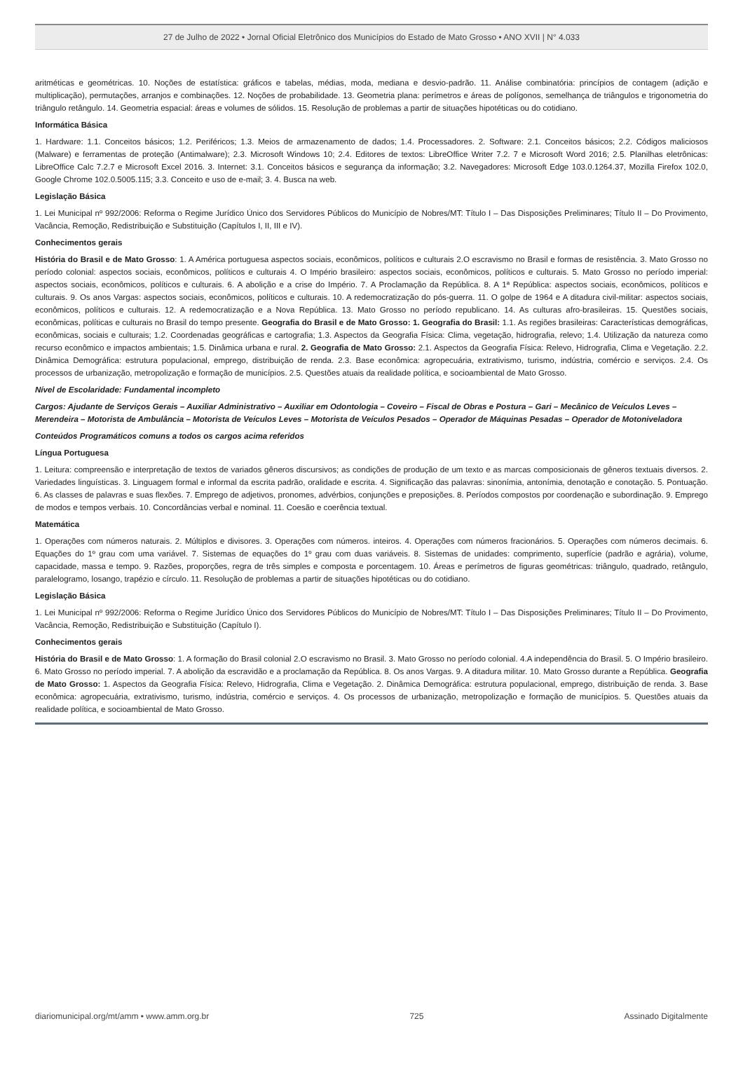27 de Julho de 2022 • Jornal Oficial Eletrônico dos Municípios do Estado de Mato Grosso • ANO XVII | N° 4.033
aritméticas e geométricas. 10. Noções de estatística: gráficos e tabelas, médias, moda, mediana e desvio-padrão. 11. Análise combinatória: princípios de contagem (adição e multiplicação), permutações, arranjos e combinações. 12. Noções de probabilidade. 13. Geometria plana: perímetros e áreas de polígonos, semelhança de triângulos e trigonometria do triângulo retângulo. 14. Geometria espacial: áreas e volumes de sólidos. 15. Resolução de problemas a partir de situações hipotéticas ou do cotidiano.
Informática Básica
1. Hardware: 1.1. Conceitos básicos; 1.2. Periféricos; 1.3. Meios de armazenamento de dados; 1.4. Processadores. 2. Software: 2.1. Conceitos básicos; 2.2. Códigos maliciosos (Malware) e ferramentas de proteção (Antimalware); 2.3. Microsoft Windows 10; 2.4. Editores de textos: LibreOffice Writer 7.2. 7 e Microsoft Word 2016; 2.5. Planilhas eletrônicas: LibreOffice Calc 7.2.7 e Microsoft Excel 2016. 3. Internet: 3.1. Conceitos básicos e segurança da informação; 3.2. Navegadores: Microsoft Edge 103.0.1264.37, Mozilla Firefox 102.0, Google Chrome 102.0.5005.115; 3.3. Conceito e uso de e-mail; 3. 4. Busca na web.
Legislação Básica
1. Lei Municipal nº 992/2006: Reforma o Regime Jurídico Único dos Servidores Públicos do Município de Nobres/MT: Título I – Das Disposições Preliminares; Título II – Do Provimento, Vacância, Remoção, Redistribuição e Substituição (Capítulos I, II, III e IV).
Conhecimentos gerais
História do Brasil e de Mato Grosso: 1. A América portuguesa aspectos sociais, econômicos, políticos e culturais 2.O escravismo no Brasil e formas de resistência. 3. Mato Grosso no período colonial: aspectos sociais, econômicos, políticos e culturais 4. O Império brasileiro: aspectos sociais, econômicos, políticos e culturais. 5. Mato Grosso no período imperial: aspectos sociais, econômicos, políticos e culturais. 6. A abolição e a crise do Império. 7. A Proclamação da República. 8. A 1ª República: aspectos sociais, econômicos, políticos e culturais. 9. Os anos Vargas: aspectos sociais, econômicos, políticos e culturais. 10. A redemocratização do pós-guerra. 11. O golpe de 1964 e A ditadura civil-militar: aspectos sociais, econômicos, políticos e culturais. 12. A redemocratização e a Nova República. 13. Mato Grosso no período republicano. 14. As culturas afro-brasileiras. 15. Questões sociais, econômicas, políticas e culturais no Brasil do tempo presente. Geografia do Brasil e de Mato Grosso: 1. Geografia do Brasil: 1.1. As regiões brasileiras: Características demográficas, econômicas, sociais e culturais; 1.2. Coordenadas geográficas e cartografia; 1.3. Aspectos da Geografia Física: Clima, vegetação, hidrografia, relevo; 1.4. Utilização da natureza como recurso econômico e impactos ambientais; 1.5. Dinâmica urbana e rural. 2. Geografia de Mato Grosso: 2.1. Aspectos da Geografia Física: Relevo, Hidrografia, Clima e Vegetação. 2.2. Dinâmica Demográfica: estrutura populacional, emprego, distribuição de renda. 2.3. Base econômica: agropecuária, extrativismo, turismo, indústria, comércio e serviços. 2.4. Os processos de urbanização, metropolização e formação de municípios. 2.5. Questões atuais da realidade política, e socioambiental de Mato Grosso.
Nível de Escolaridade: Fundamental incompleto
Cargos: Ajudante de Serviços Gerais – Auxiliar Administrativo – Auxiliar em Odontologia – Coveiro – Fiscal de Obras e Postura – Gari – Mecânico de Veículos Leves – Merendeira – Motorista de Ambulância – Motorista de Veículos Leves – Motorista de Veículos Pesados – Operador de Máquinas Pesadas – Operador de Motoniveladora
Conteúdos Programáticos comuns a todos os cargos acima referidos
Língua Portuguesa
1. Leitura: compreensão e interpretação de textos de variados gêneros discursivos; as condições de produção de um texto e as marcas composicionais de gêneros textuais diversos. 2. Variedades linguísticas. 3. Linguagem formal e informal da escrita padrão, oralidade e escrita. 4. Significação das palavras: sinonímia, antonímia, denotação e conotação. 5. Pontuação. 6. As classes de palavras e suas flexões. 7. Emprego de adjetivos, pronomes, advérbios, conjunções e preposições. 8. Períodos compostos por coordenação e subordinação. 9. Emprego de modos e tempos verbais. 10. Concordâncias verbal e nominal. 11. Coesão e coerência textual.
Matemática
1. Operações com números naturais. 2. Múltiplos e divisores. 3. Operações com números. inteiros. 4. Operações com números fracionários. 5. Operações com números decimais. 6. Equações do 1º grau com uma variável. 7. Sistemas de equações do 1º grau com duas variáveis. 8. Sistemas de unidades: comprimento, superfície (padrão e agrária), volume, capacidade, massa e tempo. 9. Razões, proporções, regra de três simples e composta e porcentagem. 10. Áreas e perímetros de figuras geométricas: triângulo, quadrado, retângulo, paralelogramo, losango, trapézio e círculo. 11. Resolução de problemas a partir de situações hipotéticas ou do cotidiano.
Legislação Básica
1. Lei Municipal nº 992/2006: Reforma o Regime Jurídico Único dos Servidores Públicos do Município de Nobres/MT: Título I – Das Disposições Preliminares; Título II – Do Provimento, Vacância, Remoção, Redistribuição e Substituição (Capítulo I).
Conhecimentos gerais
História do Brasil e de Mato Grosso: 1. A formação do Brasil colonial 2.O escravismo no Brasil. 3. Mato Grosso no período colonial. 4.A independência do Brasil. 5. O Império brasileiro. 6. Mato Grosso no período imperial. 7. A abolição da escravidão e a proclamação da República. 8. Os anos Vargas. 9. A ditadura militar. 10. Mato Grosso durante a República. Geografia de Mato Grosso: 1. Aspectos da Geografia Física: Relevo, Hidrografia, Clima e Vegetação. 2. Dinâmica Demográfica: estrutura populacional, emprego, distribuição de renda. 3. Base econômica: agropecuária, extrativismo, turismo, indústria, comércio e serviços. 4. Os processos de urbanização, metropolização e formação de municípios. 5. Questões atuais da realidade política, e socioambiental de Mato Grosso.
diariomunicipal.org/mt/amm • www.amm.org.br 725 Assinado Digitalmente